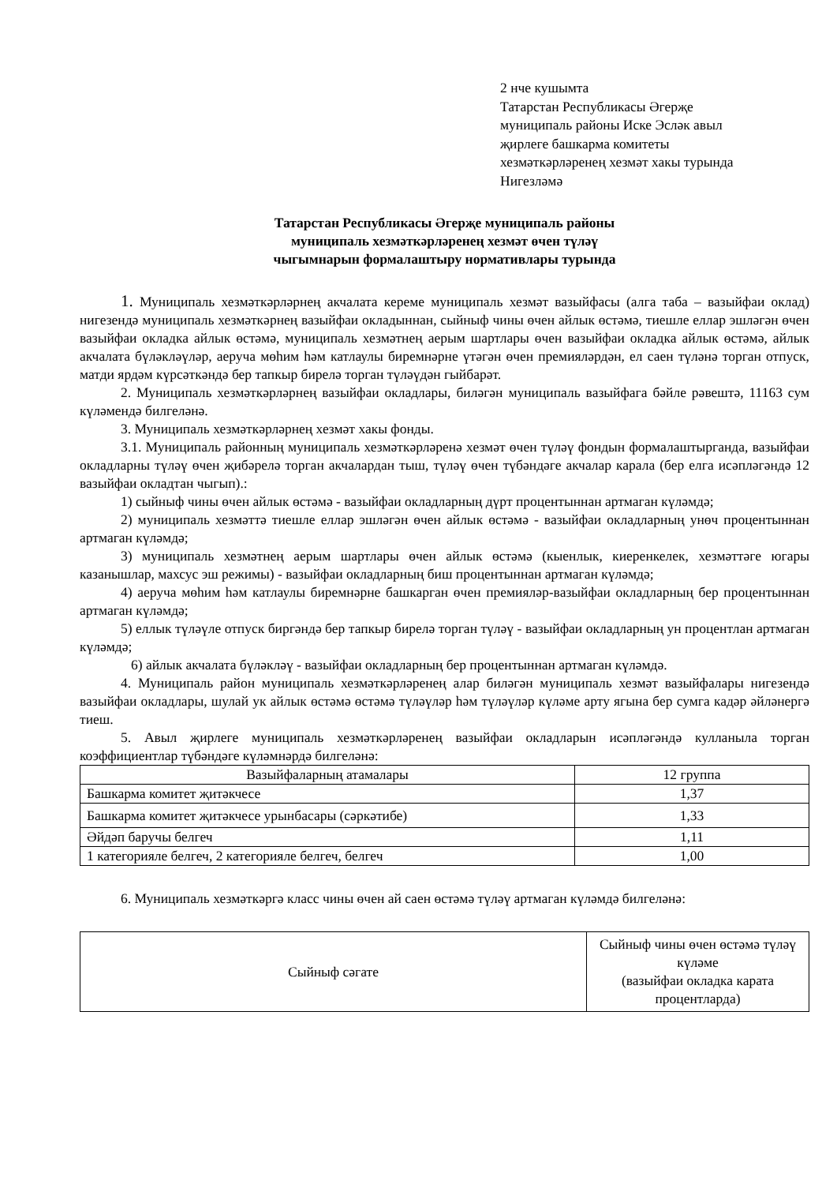2 нче кушымта
Татарстан Республикасы Әгерҗе
муниципаль районы Иске Эсләк авыл
җирлеге башкарма комитеты
хезмәткәрләренең хезмәт хакы турында
Нигезләмә
Татарстан Республикасы Әгерҗе муниципаль районы
муниципаль хезмәткәрләренең хезмәт өчен түләү
чыгымнарын формалаштыру нормативлары турында
1. Муниципаль хезмәткәрләрнең акчалата кереме муниципаль хезмәт вазыйфасы (алга таба – вазыйфаи оклад) нигезендә муниципаль хезмәткәрнең вазыйфаи окладыннан, сыйныф чины өчен айлык өстәмә, тиешле еллар эшләгән өчен вазыйфаи окладка айлык өстәмә, муниципаль хезмәтнең аерым шартлары өчен вазыйфаи окладка айлык өстәмә, айлык акчалата бүләкләүләр, аеруча мөһим һәм катлаулы биремнәрне үтәгән өчен премияләрдән, ел саен түләнә торган отпуск, матди ярдәм күрсәткәндә бер тапкыр бирелә торган түләүдән гыйбарәт.
2. Муниципаль хезмәткәрләрнең вазыйфаи окладлары, биләгән муниципаль вазыйфага бәйле рәвештә, 11163 сум күләмендә билгеләнә.
3. Муниципаль хезмәткәрләрнең хезмәт хакы фонды.
3.1. Муниципаль районның муниципаль хезмәткәрләренә хезмәт өчен түләү фондын формалаштырганда, вазыйфаи окладларны түләү өчен җибәрелә торган акчалардан тыш, түләү өчен түбәндәге акчалар карала (бер елга исәпләгәндә 12 вазыйфаи окладтан чыгып).:
1) сыйныф чины өчен айлык өстәмә - вазыйфаи окладларның дүрт процентыннан артмаган күләмдә;
2) муниципаль хезмәттә тиешле еллар эшләгән өчен айлык өстәмә - вазыйфаи окладларның унөч процентыннан артмаган күләмдә;
3) муниципаль хезмәтнең аерым шартлары өчен айлык өстәмә (кыенлык, киеренкелек, хезмәттәге югары казанышлар, махсус эш режимы) - вазыйфаи окладларның биш процентыннан артмаган күләмдә;
4) аеруча мөһим һәм катлаулы биремнәрне башкарган өчен премияләр-вазыйфаи окладларның бер процентыннан артмаган күләмдә;
5) еллык түләүле отпуск биргәндә бер тапкыр бирелә торган түләү - вазыйфаи окладларның ун процентлан артмаган күләмдә;
6) айлык акчалата бүләкләү - вазыйфаи окладларның бер процентыннан артмаган күләмдә.
4. Муниципаль район муниципаль хезмәткәрләренең алар биләгән муниципаль хезмәт вазыйфалары нигезендә вазыйфаи окладлары, шулай ук айлык өстәмә өстәмә түләүләр һәм түләүләр күләме арту ягына бер сумга кадәр әйләнергә тиеш.
5. Авыл җирлеге муниципаль хезмәткәрләренең вазыйфаи окладларын исәпләгәндә кулланыла торган коэффициентлар түбәндәге күләмнәрдә билгеләнә:
| Вазыйфаларның атамалары | 12 группа |
| Башкарма комитет җитәкчесе | 1,37 |
| Башкарма комитет җитәкчесе урынбасары (сәркәтибе) | 1,33 |
| Әйдәп баручы белгеч | 1,11 |
| 1 категорияле белгеч, 2 категорияле белгеч, белгеч | 1,00 |
6. Муниципаль хезмәткәргә класс чины өчен ай саен өстәмә түләү артмаган күләмдә билгеләнә:
| Сыйныф сәгате | Сыйныф чины өчен өстәмә түләү күләме (вазыйфаи окладка карата процентларда) |